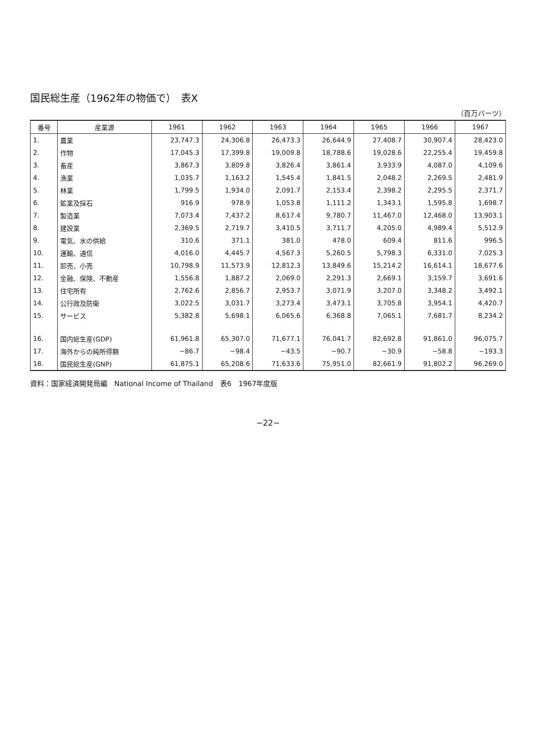国民総生産（1962年の物価で）　表X
（百万バーツ）
| 番号 | 産業源 | 1961 | 1962 | 1963 | 1964 | 1965 | 1966 | 1967 |
| --- | --- | --- | --- | --- | --- | --- | --- | --- |
| 1. | 農業 | 23,747.3 | 24,306.8 | 26,473.3 | 26,644.9 | 27,408.7 | 30,907.4 | 28,423.0 |
| 2. | 作物 | 17,045.3 | 17,399.8 | 19,009.8 | 18,788.6 | 19,028.6 | 22,255.4 | 19,459.8 |
| 3. | 畜産 | 3,867.3 | 3,809.8 | 3,826.4 | 3,861.4 | 3,933.9 | 4,087.0 | 4,109.6 |
| 4. | 漁業 | 1,035.7 | 1,163.2 | 1,545.4 | 1,841.5 | 2,048.2 | 2,269.5 | 2,481.9 |
| 5. | 林業 | 1,799.5 | 1,934.0 | 2,091.7 | 2,153.4 | 2,398.2 | 2,295.5 | 2,371.7 |
| 6. | 鉱業及採石 | 916.9 | 978.9 | 1,053.8 | 1,111.2 | 1,343.1 | 1,595.8 | 1,698.7 |
| 7. | 製造業 | 7,073.4 | 7,437.2 | 8,617.4 | 9,780.7 | 11,467.0 | 12,468.0 | 13,903.1 |
| 8. | 建設業 | 2,369.5 | 2,719.7 | 3,410.5 | 3,711.7 | 4,205.0 | 4,989.4 | 5,512.9 |
| 9. | 電気、水の供給 | 310.6 | 371.1 | 381.0 | 478.0 | 609.4 | 811.6 | 996.5 |
| 10. | 運輸、通信 | 4,016.0 | 4,445.7 | 4,567.3 | 5,260.5 | 5,798.3 | 6,331.0 | 7,025.3 |
| 11. | 卸売、小売 | 10,798.9 | 11,573.9 | 12,812.3 | 13,849.6 | 15,214.2 | 16,614.1 | 18,677.6 |
| 12. | 金融、保険、不動産 | 1,556.8 | 1,887.2 | 2,069.0 | 2,291.3 | 2,669.1 | 3,159.7 | 3,691.6 |
| 13. | 住宅所有 | 2,762.6 | 2,856.7 | 2,953.7 | 3,071.9 | 3,207.0 | 3,348.2 | 3,492.1 |
| 14. | 公行政及防衛 | 3,022.5 | 3,031.7 | 3,273.4 | 3,473.1 | 3,705.8 | 3,954.1 | 4,420.7 |
| 15. | サービス | 5,382.8 | 5,698.1 | 6,065.6 | 6,368.8 | 7,065.1 | 7,681.7 | 8,234.2 |
| 16. | 国内総生産(GDP) | 61,961.8 | 65,307.0 | 71,677.1 | 76,041.7 | 82,692.8 | 91,861.0 | 96,075.7 |
| 17. | 海外からの純所得額 | −86.7 | −98.4 | −43.5 | −90.7 | −30.9 | −58.8 | −193.3 |
| 18. | 国民総生産(GNP) | 61,875.1 | 65,208.6 | 71,633.6 | 75,951.0 | 82,661.9 | 91,802.2 | 96,269.0 |
資料：国家経済開発局編　National Income of Thailand　表6　1967年度版
−22−